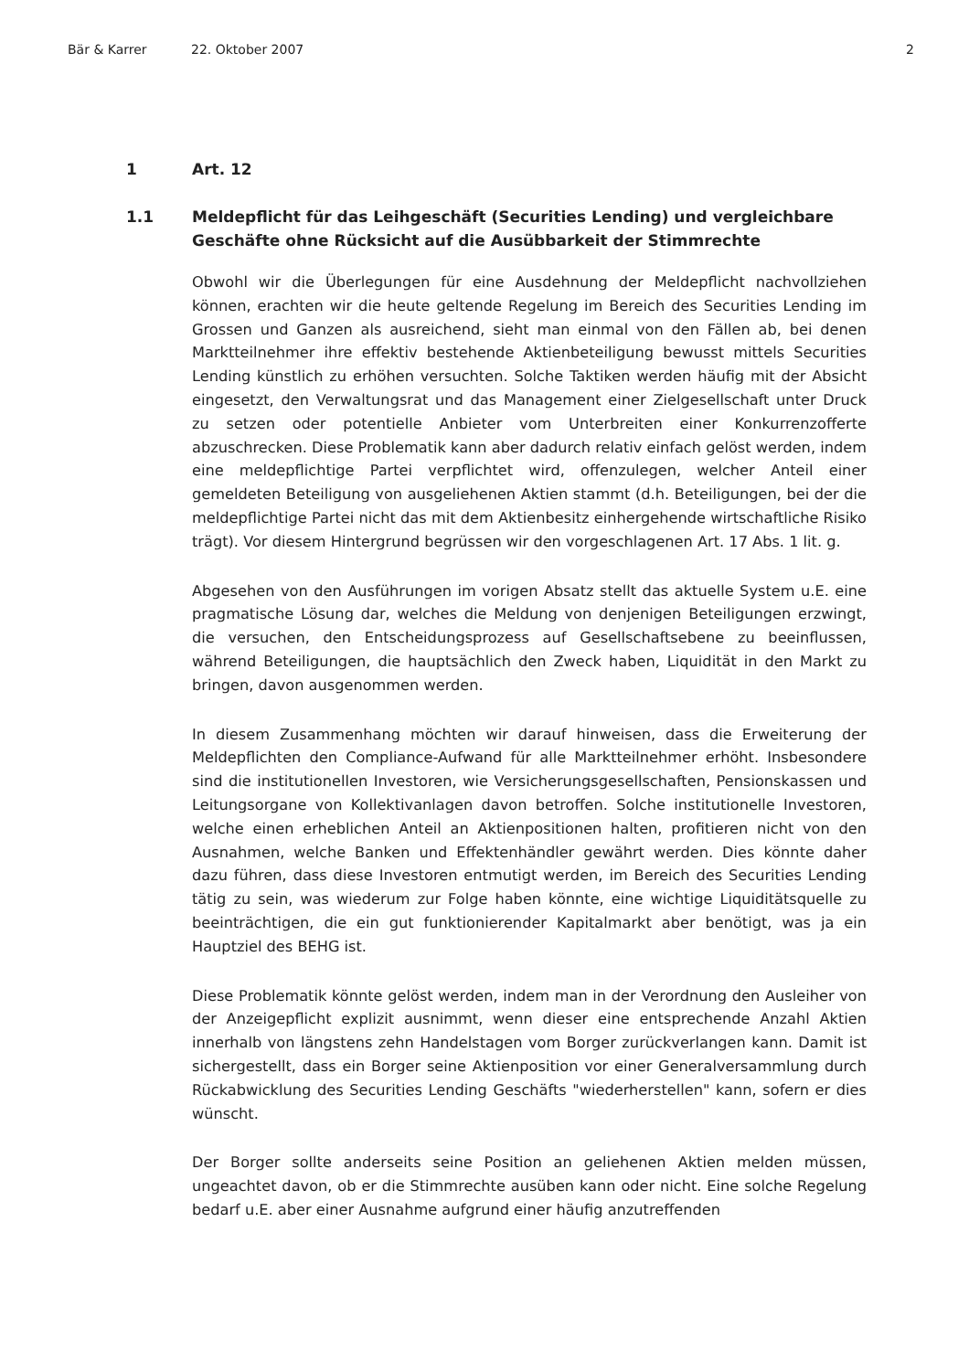Bär & Karrer 22. Oktober 2007 2
1 Art. 12
1.1 Meldepflicht für das Leihgeschäft (Securities Lending) und vergleichbare Geschäfte ohne Rücksicht auf die Ausübbarkeit der Stimmrechte
Obwohl wir die Überlegungen für eine Ausdehnung der Meldepflicht nachvollziehen können, erachten wir die heute geltende Regelung im Bereich des Securities Lending im Grossen und Ganzen als ausreichend, sieht man einmal von den Fällen ab, bei denen Marktteilnehmer ihre effektiv bestehende Aktienbeteiligung bewusst mittels Securities Lending künstlich zu erhöhen versuchten. Solche Taktiken werden häufig mit der Absicht eingesetzt, den Verwaltungsrat und das Management einer Zielgesellschaft unter Druck zu setzen oder potentielle Anbieter vom Unterbreiten einer Konkurrenzofferte abzuschrecken. Diese Problematik kann aber dadurch relativ einfach gelöst werden, indem eine meldepflichtige Partei verpflichtet wird, offenzulegen, welcher Anteil einer gemeldeten Beteiligung von ausgeliehenen Aktien stammt (d.h. Beteiligungen, bei der die meldepflichtige Partei nicht das mit dem Aktienbesitz einhergehende wirtschaftliche Risiko trägt). Vor diesem Hintergrund begrüssen wir den vorgeschlagenen Art. 17 Abs. 1 lit. g.
Abgesehen von den Ausführungen im vorigen Absatz stellt das aktuelle System u.E. eine pragmatische Lösung dar, welches die Meldung von denjenigen Beteiligungen erzwingt, die versuchen, den Entscheidungsprozess auf Gesellschaftsebene zu beeinflussen, während Beteiligungen, die hauptsächlich den Zweck haben, Liquidität in den Markt zu bringen, davon ausgenommen werden.
In diesem Zusammenhang möchten wir darauf hinweisen, dass die Erweiterung der Meldepflichten den Compliance-Aufwand für alle Marktteilnehmer erhöht. Insbesondere sind die institutionellen Investoren, wie Versicherungsgesellschaften, Pensionskassen und Leitungsorgane von Kollektivanlagen davon betroffen. Solche institutionelle Investoren, welche einen erheblichen Anteil an Aktienpositionen halten, profitieren nicht von den Ausnahmen, welche Banken und Effektenhändler gewährt werden. Dies könnte daher dazu führen, dass diese Investoren entmutigt werden, im Bereich des Securities Lending tätig zu sein, was wiederum zur Folge haben könnte, eine wichtige Liquiditätsquelle zu beeinträchtigen, die ein gut funktionierender Kapitalmarkt aber benötigt, was ja ein Hauptziel des BEHG ist.
Diese Problematik könnte gelöst werden, indem man in der Verordnung den Ausleiher von der Anzeigepflicht explizit ausnimmt, wenn dieser eine entsprechende Anzahl Aktien innerhalb von längstens zehn Handelstagen vom Borger zurückverlangen kann. Damit ist sichergestellt, dass ein Borger seine Aktienposition vor einer Generalversammlung durch Rückabwicklung des Securities Lending Geschäfts "wiederherstellen" kann, sofern er dies wünscht.
Der Borger sollte anderseits seine Position an geliehenen Aktien melden müssen, ungeachtet davon, ob er die Stimmrechte ausüben kann oder nicht. Eine solche Regelung bedarf u.E. aber einer Ausnahme aufgrund einer häufig anzutreffenden